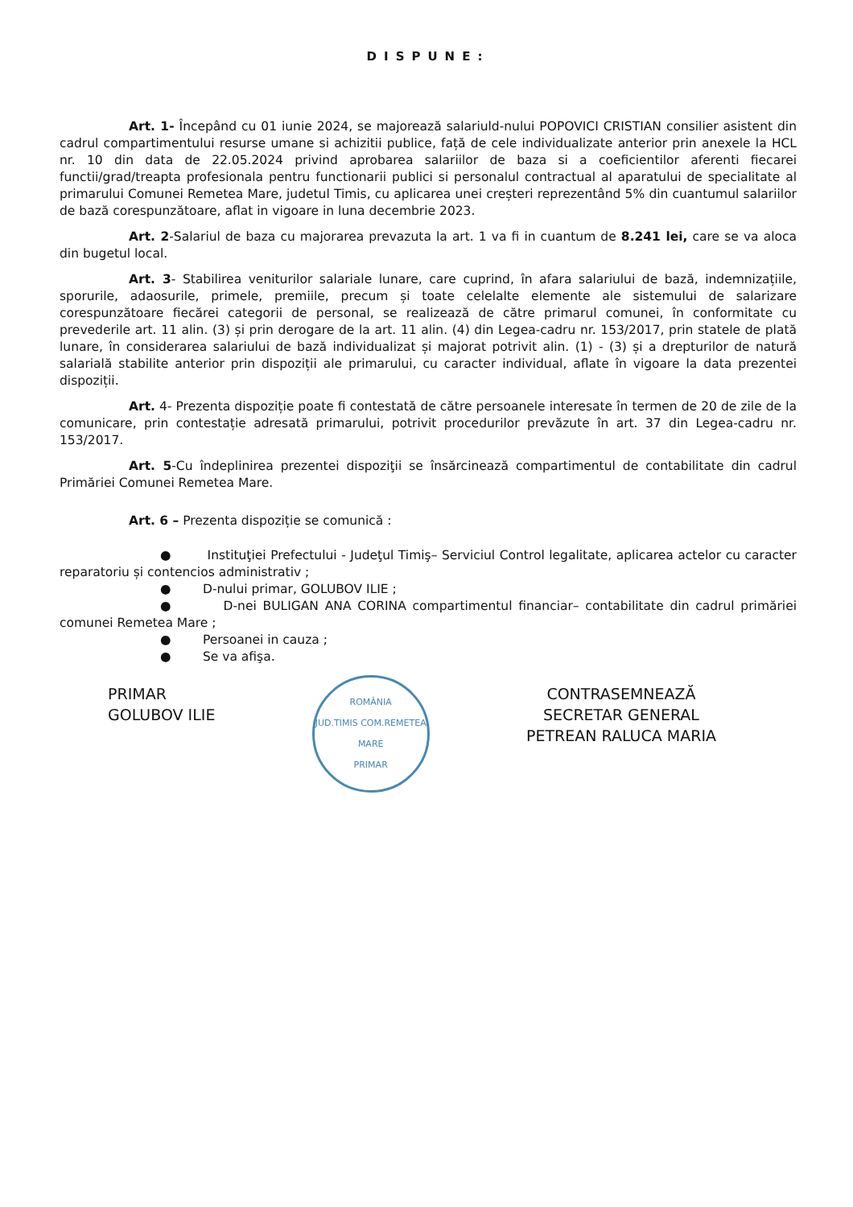DISPUNE:
Art. 1- Începând cu 01 iunie 2024, se majorează salariuld-nului POPOVICI CRISTIAN consilier asistent din cadrul compartimentului resurse umane si achizitii publice, față de cele individualizate anterior prin anexele la HCL nr. 10 din data de 22.05.2024 privind aprobarea salariilor de baza si a coeficientilor aferenti fiecarei functii/grad/treapta profesionala pentru functionarii publici si personalul contractual al aparatului de specialitate al primarului Comunei Remetea Mare, judetul Timis, cu aplicarea unei creșteri reprezentând 5% din cuantumul salariilor de bază corespunzătoare, aflat in vigoare in luna decembrie 2023.
Art. 2-Salariul de baza cu majorarea prevazuta la art. 1 va fi in cuantum de 8.241 lei, care se va aloca din bugetul local.
Art. 3- Stabilirea veniturilor salariale lunare, care cuprind, în afara salariului de bază, indemnizațiile, sporurile, adaosurile, primele, premiile, precum și toate celelalte elemente ale sistemului de salarizare corespunzătoare fiecărei categorii de personal, se realizează de către primarul comunei, în conformitate cu prevederile art. 11 alin. (3) și prin derogare de la art. 11 alin. (4) din Legea-cadru nr. 153/2017, prin statele de plată lunare, în considerarea salariului de bază individualizat și majorat potrivit alin. (1) - (3) și a drepturilor de natură salarială stabilite anterior prin dispoziții ale primarului, cu caracter individual, aflate în vigoare la data prezentei dispoziții.
Art. 4- Prezenta dispoziție poate fi contestată de către persoanele interesate în termen de 20 de zile de la comunicare, prin contestație adresată primarului, potrivit procedurilor prevăzute în art. 37 din Legea-cadru nr. 153/2017.
Art. 5-Cu îndeplinirea prezentei dispoziţii se însărcinează compartimentul de contabilitate din cadrul Primăriei Comunei Remetea Mare.
Art. 6 – Prezenta dispoziție se comunică :
● Instituţiei Prefectului - Judeţul Timiş– Serviciul Control legalitate, aplicarea actelor cu caracter reparatoriu și contencios administrativ ;
● D-nului primar, GOLUBOV ILIE ;
● D-nei BULIGAN ANA CORINA compartimentul financiar– contabilitate din cadrul primăriei comunei Remetea Mare ;
● Persoanei in cauza ;
● Se va afişa.
PRIMAR
GOLUBOV ILIE
ROMÂNIA
JUD.TIMIS COM.REMETEA MARE
PRIMAR
CONTRASEMNEAZĂ
SECRETAR GENERAL
PETREAN RALUCA MARIA